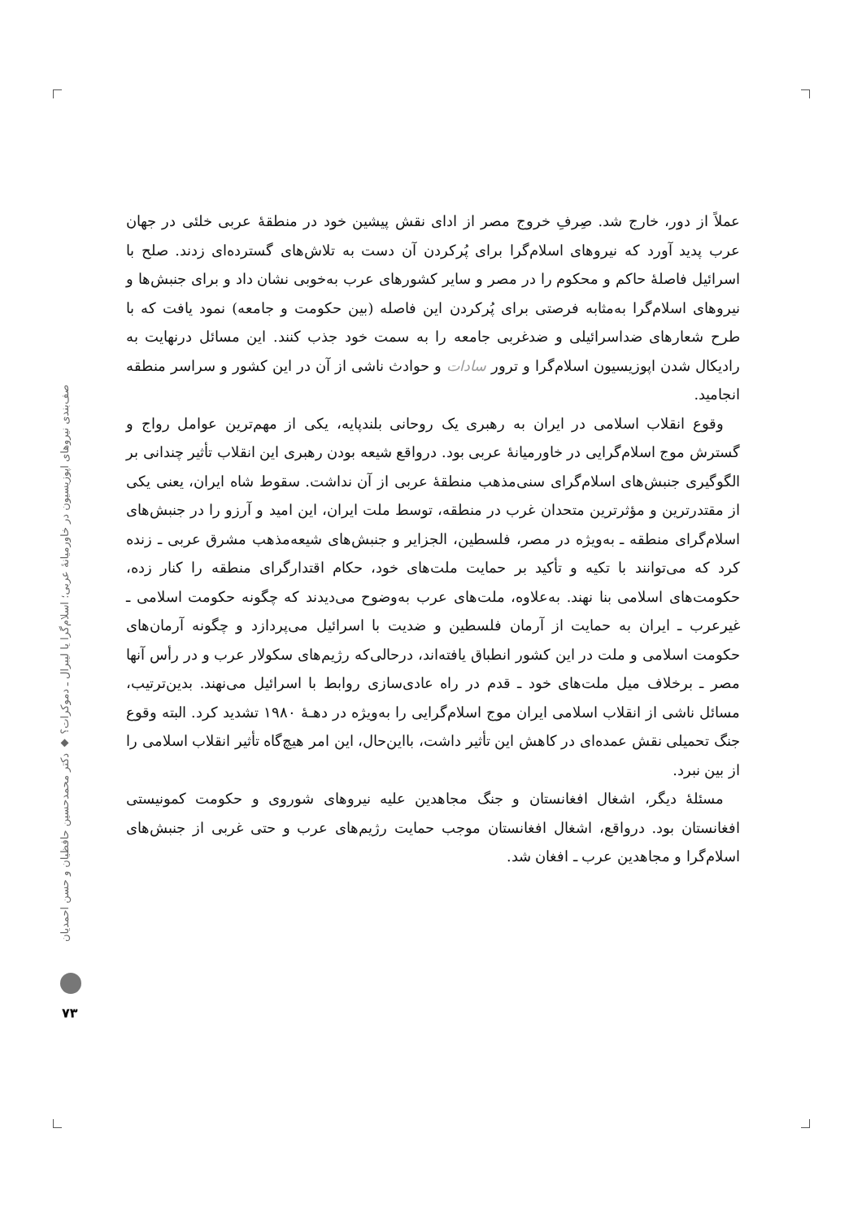عملاً از دور، خارج شد. صِرفِ خروج مصر از ادای نقش پیشین خود در منطقهٔ عربی خلئی در جهان عرب پدید آورد که نیروهای اسلام‌گرا برای پُرکردن آن دست به تلاش‌های گسترده‌ای زدند. صلح با اسرائیل فاصلهٔ حاکم و محکوم را در مصر و سایر کشورهای عرب به‌خوبی نشان داد و برای جنبش‌ها و نیروهای اسلام‌گرا به‌مثابه فرصتی برای پُرکردن این فاصله (بین حکومت و جامعه) نمود یافت که با طرح شعارهای ضداسرائیلی و ضدغربی جامعه را به سمت خود جذب کنند. این مسائل درنهایت به رادیکال شدن اپوزیسیون اسلام‌گرا و ترور سادات و حوادث ناشی از آن در این کشور و سراسر منطقه انجامید.
وقوع انقلاب اسلامی در ایران به رهبری یک روحانی بلندپایه، یکی از مهم‌ترین عوامل رواج و گسترش موج اسلام‌گرایی در خاورمیانهٔ عربی بود. درواقع شیعه بودن رهبری این انقلاب تأثیر چندانی بر الگوگیری جنبش‌های اسلام‌گرای سنی‌مذهب منطقهٔ عربی از آن نداشت. سقوط شاه ایران، یعنی یکی از مقتدرترین و مؤثرترین متحدان غرب در منطقه، توسط ملت ایران، این امید و آرزو را در جنبش‌های اسلام‌گرای منطقه ـ به‌ویژه در مصر، فلسطین، الجزایر و جنبش‌های شیعه‌مذهب مشرق عربی ـ زنده کرد که می‌توانند با تکیه و تأکید بر حمایت ملت‌های خود، حکام اقتدارگرای منطقه را کنار زده، حکومت‌های اسلامی بنا نهند. به‌علاوه، ملت‌های عرب به‌وضوح می‌دیدند که چگونه حکومت اسلامی ـ غیرعرب ـ ایران به حمایت از آرمان فلسطین و ضدیت با اسرائیل می‌پردازد و چگونه آرمان‌های حکومت اسلامی و ملت در این کشور انطباق یافته‌اند، درحالی‌که رژیم‌های سکولار عرب و در رأس آنها مصر ـ برخلاف میل ملت‌های خود ـ قدم در راه عادی‌سازی روابط با اسرائیل می‌نهند. بدین‌ترتیب، مسائل ناشی از انقلاب اسلامی ایران موج اسلام‌گرایی را به‌ویژه در دهـهٔ ۱۹۸۰ تشدید کرد. البته وقوع جنگ تحمیلی نقش عمده‌ای در کاهش این تأثیر داشت، بااین‌حال، این امر هیچ‌گاه تأثیر انقلاب اسلامی را از بین نبرد.
مسئلهٔ دیگر، اشغال افغانستان و جنگ مجاهدین علیه نیروهای شوروی و حکومت کمونیستی افغانستان بود. درواقع، اشغال افغانستان موجب حمایت رژیم‌های عرب و حتی غربی از جنبش‌های اسلام‌گرا و مجاهدین عرب ـ افغان شد.
صف‌بندی نیروهای اپوزیسیون در خاورمیانهٔ عربی؛ اسلام‌گرا یا لیبرال ـ دموکرات؟ ◆ دکتر محمدحسین حافظیان و حسن احمدیان
۷۳